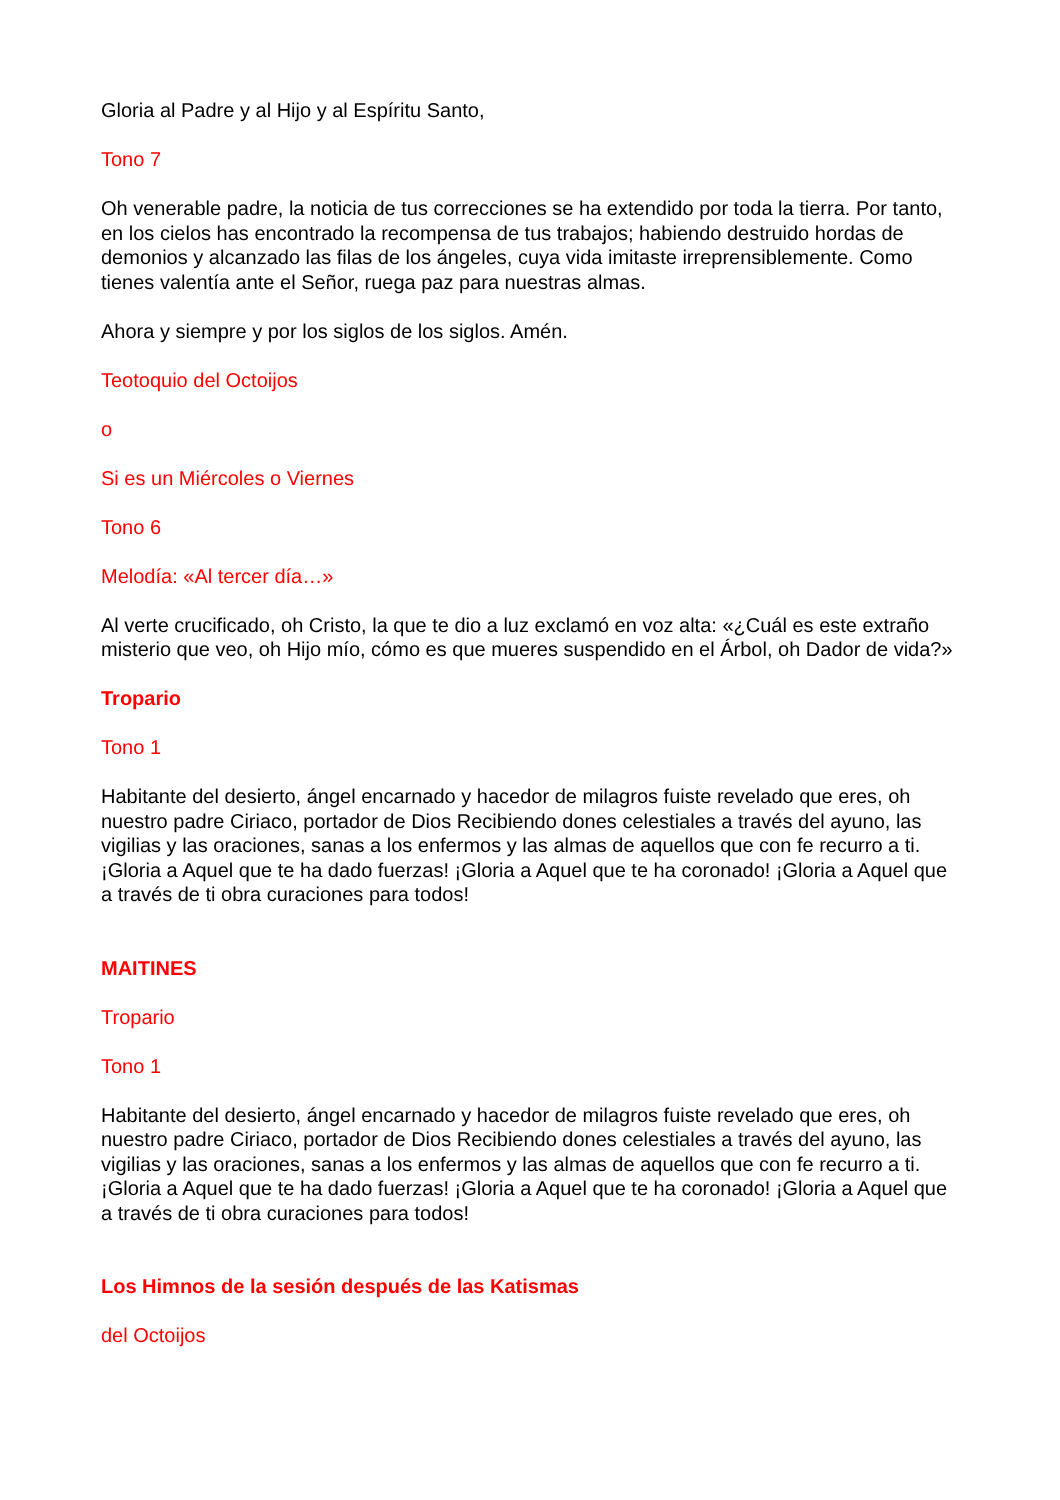Gloria al Padre y al Hijo y al Espíritu Santo,
Tono 7
Oh venerable padre, la noticia de tus correcciones se ha extendido por toda la tierra. Por tanto, en los cielos has encontrado la recompensa de tus trabajos; habiendo destruido hordas de demonios y alcanzado las filas de los ángeles, cuya vida imitaste irreprensiblemente. Como tienes valentía ante el Señor, ruega paz para nuestras almas.
Ahora y siempre y por los siglos de los siglos. Amén.
Teotoquio del Octoijos
o
Si es un Miércoles o Viernes
Tono 6
Melodía: «Al tercer día…»
Al verte crucificado, oh Cristo, la que te dio a luz exclamó en voz alta: «¿Cuál es este extraño misterio que veo, oh Hijo mío, cómo es que mueres suspendido en el Árbol, oh Dador de vida?»
Tropario
Tono 1
Habitante del desierto, ángel encarnado y hacedor de milagros fuiste revelado que eres, oh nuestro padre Ciriaco, portador de Dios Recibiendo dones celestiales a través del ayuno, las vigilias y las oraciones, sanas a los enfermos y las almas de aquellos que con fe recurro a ti. ¡Gloria a Aquel que te ha dado fuerzas! ¡Gloria a Aquel que te ha coronado! ¡Gloria a Aquel que a través de ti obra curaciones para todos!
MAITINES
Tropario
Tono 1
Habitante del desierto, ángel encarnado y hacedor de milagros fuiste revelado que eres, oh nuestro padre Ciriaco, portador de Dios Recibiendo dones celestiales a través del ayuno, las vigilias y las oraciones, sanas a los enfermos y las almas de aquellos que con fe recurro a ti. ¡Gloria a Aquel que te ha dado fuerzas! ¡Gloria a Aquel que te ha coronado! ¡Gloria a Aquel que a través de ti obra curaciones para todos!
Los Himnos de la sesión después de las Katismas
del Octoijos